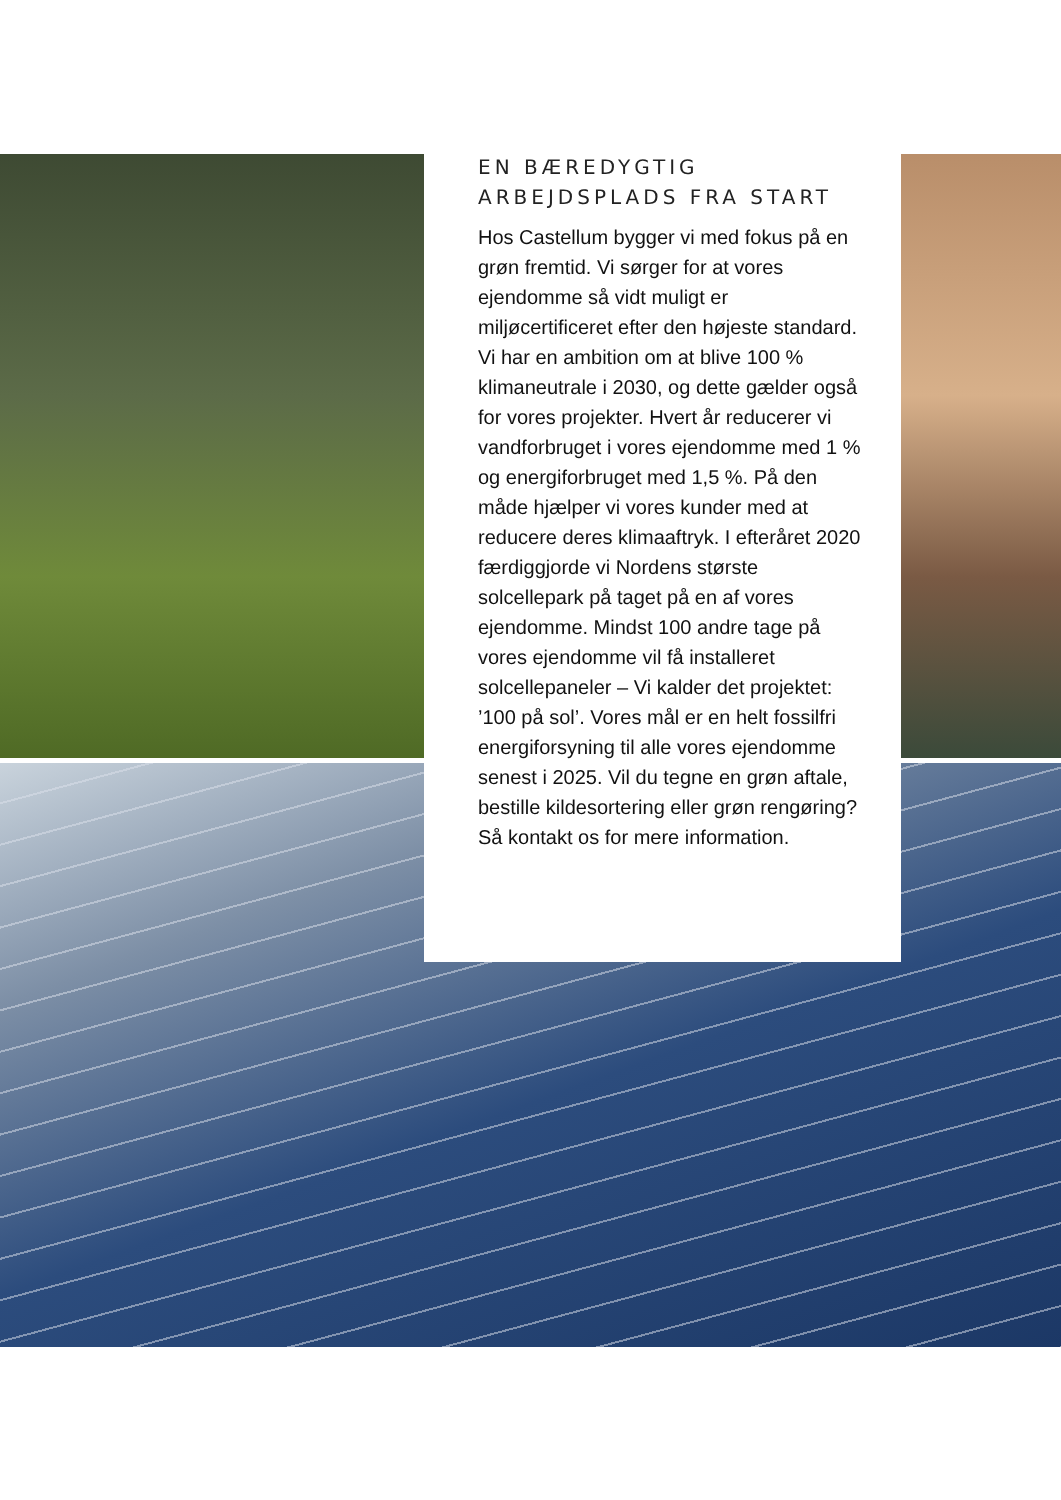EN BÆREDYGTIG ARBEJDSPLADS FRA START
Hos Castellum bygger vi med fokus på en grøn fremtid. Vi sørger for at vores ejendomme så vidt muligt er miljøcertificeret efter den højeste standard. Vi har en ambition om at blive 100 % klimaneutrale i 2030, og dette gælder også for vores projekter. Hvert år reducerer vi vandforbruget i vores ejendomme med 1 % og energiforbruget med 1,5 %. På den måde hjælper vi vores kunder med at reducere deres klimaaftryk. I efteråret 2020 færdiggjorde vi Nordens største solcellepark på taget på en af vores ejendomme. Mindst 100 andre tage på vores ejendomme vil få installeret solcellepaneler – Vi kalder det projektet: ’100 på sol’. Vores mål er en helt fossilfri energiforsyning til alle vores ejendomme senest i 2025. Vil du tegne en grøn aftale, bestille kildesortering eller grøn rengøring? Så kontakt os for mere information.